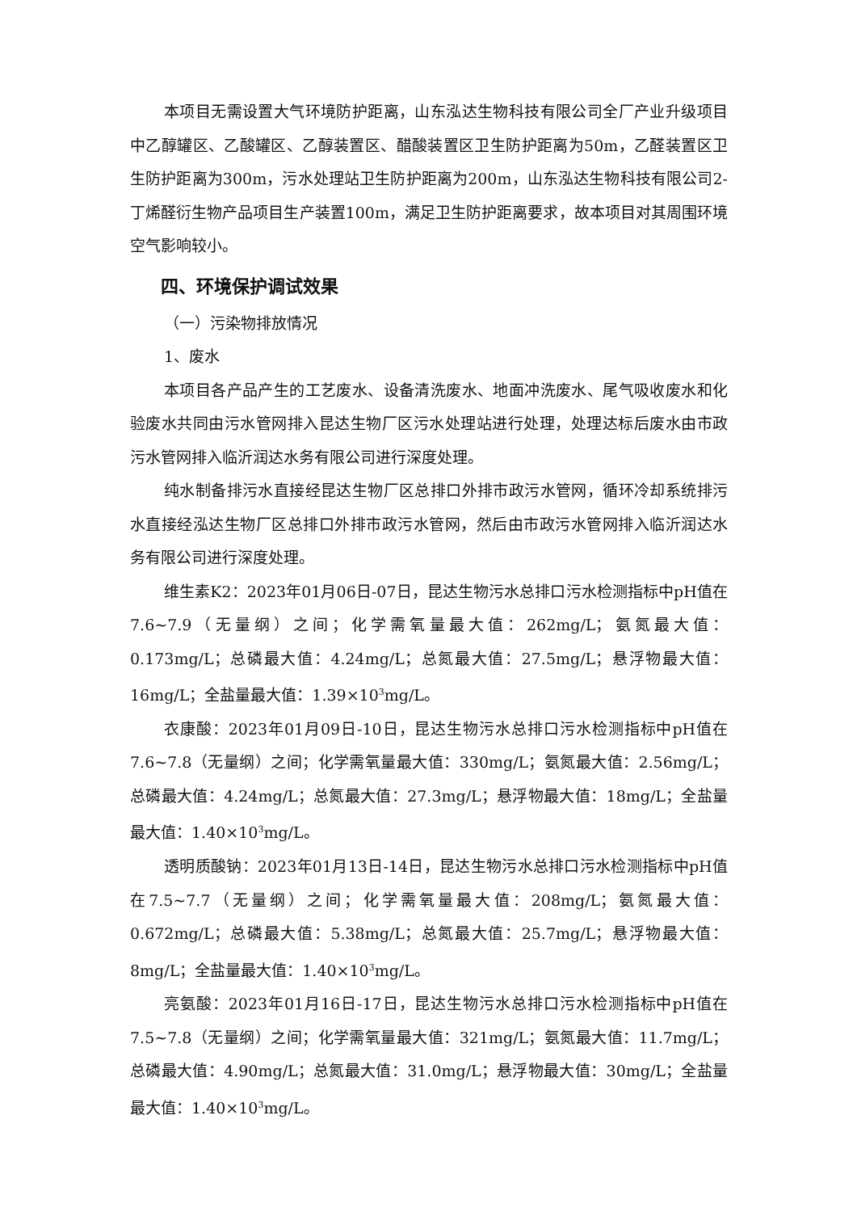本项目无需设置大气环境防护距离，山东泓达生物科技有限公司全厂产业升级项目中乙醇罐区、乙酸罐区、乙醇装置区、醋酸装置区卫生防护距离为50m，乙醛装置区卫生防护距离为300m，污水处理站卫生防护距离为200m，山东泓达生物科技有限公司2-丁烯醛衍生物产品项目生产装置100m，满足卫生防护距离要求，故本项目对其周围环境空气影响较小。
四、环境保护调试效果
（一）污染物排放情况
1、废水
本项目各产品产生的工艺废水、设备清洗废水、地面冲洗废水、尾气吸收废水和化验废水共同由污水管网排入昆达生物厂区污水处理站进行处理，处理达标后废水由市政污水管网排入临沂润达水务有限公司进行深度处理。
纯水制备排污水直接经昆达生物厂区总排口外排市政污水管网，循环冷却系统排污水直接经泓达生物厂区总排口外排市政污水管网，然后由市政污水管网排入临沂润达水务有限公司进行深度处理。
维生素K2：2023年01月06日-07日，昆达生物污水总排口污水检测指标中pH值在7.6~7.9（无量纲）之间；化学需氧量最大值：262mg/L；氨氮最大值：0.173mg/L；总磷最大值：4.24mg/L；总氮最大值：27.5mg/L；悬浮物最大值：16mg/L；全盐量最大值：1.39×10<sup>3</sup>mg/L。
衣康酸：2023年01月09日-10日，昆达生物污水总排口污水检测指标中pH值在7.6~7.8（无量纲）之间；化学需氧量最大值：330mg/L；氨氮最大值：2.56mg/L；总磷最大值：4.24mg/L；总氮最大值：27.3mg/L；悬浮物最大值：18mg/L；全盐量最大值：1.40×10<sup>3</sup>mg/L。
透明质酸钠：2023年01月13日-14日，昆达生物污水总排口污水检测指标中pH值在7.5~7.7（无量纲）之间；化学需氧量最大值：208mg/L；氨氮最大值：0.672mg/L；总磷最大值：5.38mg/L；总氮最大值：25.7mg/L；悬浮物最大值：8mg/L；全盐量最大值：1.40×10<sup>3</sup>mg/L。
亮氨酸：2023年01月16日-17日，昆达生物污水总排口污水检测指标中pH值在7.5~7.8（无量纲）之间；化学需氧量最大值：321mg/L；氨氮最大值：11.7mg/L；总磷最大值：4.90mg/L；总氮最大值：31.0mg/L；悬浮物最大值：30mg/L；全盐量最大值：1.40×10<sup>3</sup>mg/L。